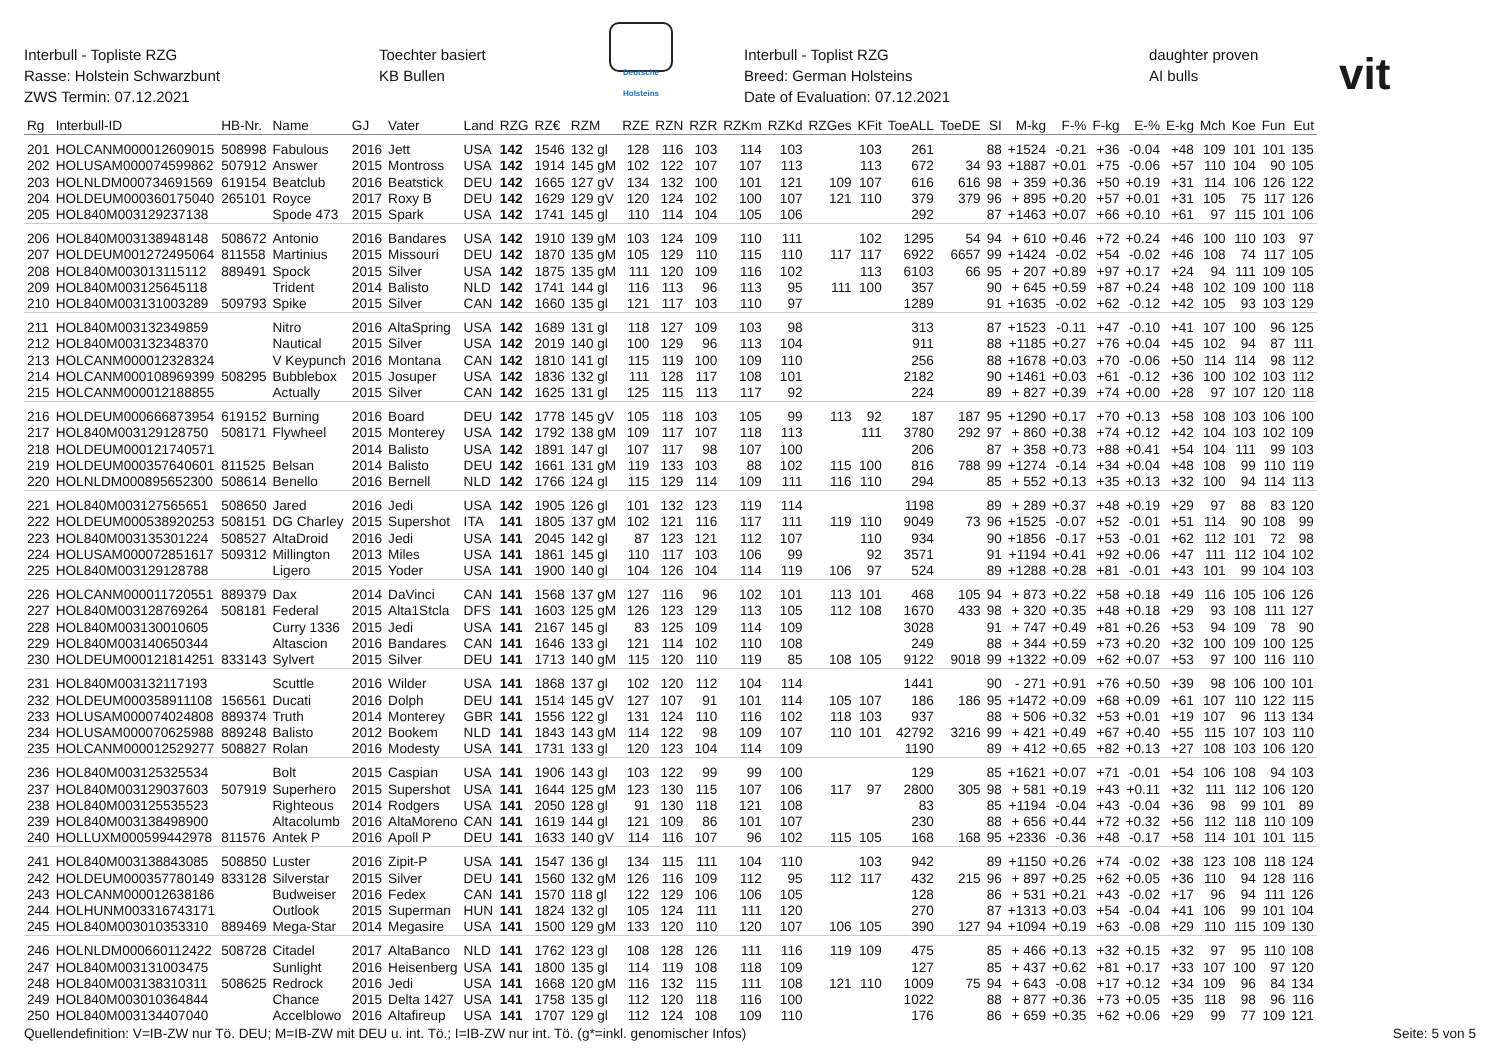Interbull - Topliste RZG
Rasse: Holstein Schwarzbunt
ZWS Termin: 07.12.2021
Toechter basiert
KB Bullen
Deutsche Holsteins
Interbull - Toplist RZG
Breed: German Holsteins
Date of Evaluation: 07.12.2021
daughter proven
AI bulls
vit
| Rg | Interbull-ID | HB-Nr. | Name | GJ | Vater | Land | RZG | RZ€ | RZM | RZE | RZN | RZR | RZKm | RZKd | RZGes | KFit | ToeALL | ToeDE | SI | M-kg | F-% | F-kg | E-% | E-kg | Mch | Koe | Fun | Eut |
| --- | --- | --- | --- | --- | --- | --- | --- | --- | --- | --- | --- | --- | --- | --- | --- | --- | --- | --- | --- | --- | --- | --- | --- | --- | --- | --- | --- | --- |
| 201 | HOLCANM000012609015 | 508998 | Fabulous | 2016 | Jett | USA | 142 | 1546 | 132 gl | 128 | 116 | 103 | 114 | 103 | | 103 | 261 | | 88 | +1524 | -0.21 | +36 | -0.04 | +48 | 109 | 101 | 101 | 135 |
| 202 | HOLUSAM000074599862 | 507912 | Answer | 2015 | Montross | USA | 142 | 1914 | 145 gM | 102 | 122 | 107 | 107 | 113 | | 113 | 672 | 34 | 93 | +1887 | +0.01 | +75 | -0.06 | +57 | 110 | 104 | 90 | 105 |
| 203 | HOLNLDM000734691569 | 619154 | Beatclub | 2016 | Beatstick | DEU | 142 | 1665 | 127 gV | 134 | 132 | 100 | 101 | 121 | 109 | 107 | 616 | 616 | 98 | + 359 | +0.36 | +50 | +0.19 | +31 | 114 | 106 | 126 | 122 |
| 204 | HOLDEUM000360175040 | 265101 | Royce | 2017 | Roxy B | DEU | 142 | 1629 | 129 gV | 120 | 124 | 102 | 100 | 107 | 121 | 110 | 379 | 379 | 96 | + 895 | +0.20 | +57 | +0.01 | +31 | 105 | 75 | 117 | 126 |
| 205 | HOL840M003129237138 | | Spode 473 | 2015 | Spark | USA | 142 | 1741 | 145 gl | 110 | 114 | 104 | 105 | 106 | | | 292 | | 87 | +1463 | +0.07 | +66 | +0.10 | +61 | 97 | 115 | 101 | 106 |
| 206 | HOL840M003138948148 | 508672 | Antonio | 2016 | Bandares | USA | 142 | 1910 | 139 gM | 103 | 124 | 109 | 110 | 111 | | 102 | 1295 | 54 | 94 | + 610 | +0.46 | +72 | +0.24 | +46 | 100 | 110 | 103 | 97 |
| 207 | HOLDEUM001272495064 | 811558 | Martinius | 2015 | Missouri | DEU | 142 | 1870 | 135 gM | 105 | 129 | 110 | 115 | 110 | 117 | 117 | 6922 | 6657 | 99 | +1424 | -0.02 | +54 | -0.02 | +46 | 108 | 74 | 117 | 105 |
| 208 | HOL840M003013115112 | 889491 | Spock | 2015 | Silver | USA | 142 | 1875 | 135 gM | 111 | 120 | 109 | 116 | 102 | | 113 | 6103 | 66 | 95 | + 207 | +0.89 | +97 | +0.17 | +24 | 94 | 111 | 109 | 105 |
| 209 | HOL840M003125645118 | | Trident | 2014 | Balisto | NLD | 142 | 1741 | 144 gl | 116 | 113 | 96 | 113 | 95 | 111 | 100 | 357 | | 90 | + 645 | +0.59 | +87 | +0.24 | +48 | 102 | 109 | 100 | 118 |
| 210 | HOL840M003131003289 | 509793 | Spike | 2015 | Silver | CAN | 142 | 1660 | 135 gl | 121 | 117 | 103 | 110 | 97 | | | 1289 | | 91 | +1635 | -0.02 | +62 | -0.12 | +42 | 105 | 93 | 103 | 129 |
| 211 | HOL840M003132349859 | | Nitro | 2016 | AltaSpring | USA | 142 | 1689 | 131 gl | 118 | 127 | 109 | 103 | 98 | | | 313 | | 87 | +1523 | -0.11 | +47 | -0.10 | +41 | 107 | 100 | 96 | 125 |
| 212 | HOL840M003132348370 | | Nautical | 2015 | Silver | USA | 142 | 2019 | 140 gl | 100 | 129 | 96 | 113 | 104 | | | 911 | | 88 | +1185 | +0.27 | +76 | +0.04 | +45 | 102 | 94 | 87 | 111 |
| 213 | HOLCANM000012328324 | | V Keypunch | 2016 | Montana | CAN | 142 | 1810 | 141 gl | 115 | 119 | 100 | 109 | 110 | | | 256 | | 88 | +1678 | +0.03 | +70 | -0.06 | +50 | 114 | 114 | 98 | 112 |
| 214 | HOLCANM000108969399 | 508295 | Bubblebox | 2015 | Josuper | USA | 142 | 1836 | 132 gl | 111 | 128 | 117 | 108 | 101 | | | 2182 | | 90 | +1461 | +0.03 | +61 | -0.12 | +36 | 100 | 102 | 103 | 112 |
| 215 | HOLCANM000012188855 | | Actually | 2015 | Silver | CAN | 142 | 1625 | 131 gl | 125 | 115 | 113 | 117 | 92 | | | 224 | | 89 | + 827 | +0.39 | +74 | +0.00 | +28 | 97 | 107 | 120 | 118 |
| 216 | HOLDEUM000666873954 | 619152 | Burning | 2016 | Board | DEU | 142 | 1778 | 145 gV | 105 | 118 | 103 | 105 | 99 | 113 | 92 | 187 | 187 | 95 | +1290 | +0.17 | +70 | +0.13 | +58 | 108 | 103 | 106 | 100 |
| 217 | HOL840M003129128750 | 508171 | Flywheel | 2015 | Monterey | USA | 142 | 1792 | 138 gM | 109 | 117 | 107 | 118 | 113 | | 111 | 3780 | 292 | 97 | + 860 | +0.38 | +74 | +0.12 | +42 | 104 | 103 | 102 | 109 |
| 218 | HOLDEUM000121740571 | | | 2014 | Balisto | USA | 142 | 1891 | 147 gl | 107 | 117 | 98 | 107 | 100 | | | 206 | | 87 | + 358 | +0.73 | +88 | +0.41 | +54 | 104 | 111 | 99 | 103 |
| 219 | HOLDEUM000357640601 | 811525 | Belsan | 2014 | Balisto | DEU | 142 | 1661 | 131 gM | 119 | 133 | 103 | 88 | 102 | 115 | 100 | 816 | 788 | 99 | +1274 | -0.14 | +34 | +0.04 | +48 | 108 | 99 | 110 | 119 |
| 220 | HOLNLDM000895652300 | 508614 | Benello | 2016 | Bernell | NLD | 142 | 1766 | 124 gl | 115 | 129 | 114 | 109 | 111 | 116 | 110 | 294 | | 85 | + 552 | +0.13 | +35 | +0.13 | +32 | 100 | 94 | 114 | 113 |
| 221 | HOL840M003127565651 | 508650 | Jared | 2016 | Jedi | USA | 142 | 1905 | 126 gl | 101 | 132 | 123 | 119 | 114 | | | 1198 | | 89 | + 289 | +0.37 | +48 | +0.19 | +29 | 97 | 88 | 83 | 120 |
| 222 | HOLDEUM000538920253 | 508151 | DG Charley | 2015 | Supershot | ITA | 141 | 1805 | 137 gM | 102 | 121 | 116 | 117 | 111 | 119 | 110 | 9049 | 73 | 96 | +1525 | -0.07 | +52 | -0.01 | +51 | 114 | 90 | 108 | 99 |
| 223 | HOL840M003135301224 | 508527 | AltaDroid | 2016 | Jedi | USA | 141 | 2045 | 142 gl | 87 | 123 | 121 | 112 | 107 | | 110 | 934 | | 90 | +1856 | -0.17 | +53 | -0.01 | +62 | 112 | 101 | 72 | 98 |
| 224 | HOLUSAM000072851617 | 509312 | Millington | 2013 | Miles | USA | 141 | 1861 | 145 gl | 110 | 117 | 103 | 106 | 99 | | 92 | 3571 | | 91 | +1194 | +0.41 | +92 | +0.06 | +47 | 111 | 112 | 104 | 102 |
| 225 | HOL840M003129128788 | | Ligero | 2015 | Yoder | USA | 141 | 1900 | 140 gl | 104 | 126 | 104 | 114 | 119 | 106 | 97 | 524 | | 89 | +1288 | +0.28 | +81 | -0.01 | +43 | 101 | 99 | 104 | 103 |
| 226 | HOLCANM000011720551 | 889379 | Dax | 2014 | DaVinci | CAN | 141 | 1568 | 137 gM | 127 | 116 | 96 | 102 | 101 | 113 | 101 | 468 | 105 | 94 | + 873 | +0.22 | +58 | +0.18 | +49 | 116 | 105 | 106 | 126 |
| 227 | HOL840M003128769264 | 508181 | Federal | 2015 | Alta1Stcla | DFS | 141 | 1603 | 125 gM | 126 | 123 | 129 | 113 | 105 | 112 | 108 | 1670 | 433 | 98 | + 320 | +0.35 | +48 | +0.18 | +29 | 93 | 108 | 111 | 127 |
| 228 | HOL840M003130010605 | | Curry 1336 | 2015 | Jedi | USA | 141 | 2167 | 145 gl | 83 | 125 | 109 | 114 | 109 | | | 3028 | | 91 | + 747 | +0.49 | +81 | +0.26 | +53 | 94 | 109 | 78 | 90 |
| 229 | HOL840M003140650344 | | Altascion | 2016 | Bandares | CAN | 141 | 1646 | 133 gl | 121 | 114 | 102 | 110 | 108 | | | 249 | | 88 | + 344 | +0.59 | +73 | +0.20 | +32 | 100 | 109 | 100 | 125 |
| 230 | HOLDEUM000121814251 | 833143 | Sylvert | 2015 | Silver | DEU | 141 | 1713 | 140 gM | 115 | 120 | 110 | 119 | 85 | 108 | 105 | 9122 | 9018 | 99 | +1322 | +0.09 | +62 | +0.07 | +53 | 97 | 100 | 116 | 110 |
| 231 | HOL840M003132117193 | | Scuttle | 2016 | Wilder | USA | 141 | 1868 | 137 gl | 102 | 120 | 112 | 104 | 114 | | | 1441 | | 90 | - 271 | +0.91 | +76 | +0.50 | +39 | 98 | 106 | 100 | 101 |
| 232 | HOLDEUM000358911108 | 156561 | Ducati | 2016 | Dolph | DEU | 141 | 1514 | 145 gV | 127 | 107 | 91 | 101 | 114 | 105 | 107 | 186 | 186 | 95 | +1472 | +0.09 | +68 | +0.09 | +61 | 107 | 110 | 122 | 115 |
| 233 | HOLUSAM000074024808 | 889374 | Truth | 2014 | Monterey | GBR | 141 | 1556 | 122 gl | 131 | 124 | 110 | 116 | 102 | 118 | 103 | 937 | | 88 | + 506 | +0.32 | +53 | +0.01 | +19 | 107 | 96 | 113 | 134 |
| 234 | HOLUSAM000070625988 | 889248 | Balisto | 2012 | Bookem | NLD | 141 | 1843 | 143 gM | 114 | 122 | 98 | 109 | 107 | 110 | 101 | 42792 | 3216 | 99 | + 421 | +0.49 | +67 | +0.40 | +55 | 115 | 107 | 103 | 110 |
| 235 | HOLCANM000012529277 | 508827 | Rolan | 2016 | Modesty | USA | 141 | 1731 | 133 gl | 120 | 123 | 104 | 114 | 109 | | | 1190 | | 89 | + 412 | +0.65 | +82 | +0.13 | +27 | 108 | 103 | 106 | 120 |
| 236 | HOL840M003125325534 | | Bolt | 2015 | Caspian | USA | 141 | 1906 | 143 gl | 103 | 122 | 99 | 99 | 100 | | | 129 | | 85 | +1621 | +0.07 | +71 | -0.01 | +54 | 106 | 108 | 94 | 103 |
| 237 | HOL840M003129037603 | 507919 | Superhero | 2015 | Supershot | USA | 141 | 1644 | 125 gM | 123 | 130 | 115 | 107 | 106 | 117 | 97 | 2800 | 305 | 98 | + 581 | +0.19 | +43 | +0.11 | +32 | 111 | 112 | 106 | 120 |
| 238 | HOL840M003125535523 | | Righteous | 2014 | Rodgers | USA | 141 | 2050 | 128 gl | 91 | 130 | 118 | 121 | 108 | | | 83 | | 85 | +1194 | -0.04 | +43 | -0.04 | +36 | 98 | 99 | 101 | 89 |
| 239 | HOL840M003138498900 | | Altacolumb | 2016 | AltaMoreno | CAN | 141 | 1619 | 144 gl | 121 | 109 | 86 | 101 | 107 | | | 230 | | 88 | + 656 | +0.44 | +72 | +0.32 | +56 | 112 | 118 | 110 | 109 |
| 240 | HOLLUXM000599442978 | 811576 | Antek P | 2016 | Apoll P | DEU | 141 | 1633 | 140 gV | 114 | 116 | 107 | 96 | 102 | 115 | 105 | 168 | 168 | 95 | +2336 | -0.36 | +48 | -0.17 | +58 | 114 | 101 | 101 | 115 |
| 241 | HOL840M003138843085 | 508850 | Luster | 2016 | Zipit-P | USA | 141 | 1547 | 136 gl | 134 | 115 | 111 | 104 | 110 | | 103 | 942 | | 89 | +1150 | +0.26 | +74 | -0.02 | +38 | 123 | 108 | 118 | 124 |
| 242 | HOLDEUM000357780149 | 833128 | Silverstar | 2015 | Silver | DEU | 141 | 1560 | 132 gM | 126 | 116 | 109 | 112 | 95 | 112 | 117 | 432 | 215 | 96 | + 897 | +0.25 | +62 | +0.05 | +36 | 110 | 94 | 128 | 116 |
| 243 | HOLCANM000012638186 | | Budweiser | 2016 | Fedex | CAN | 141 | 1570 | 118 gl | 122 | 129 | 106 | 106 | 105 | | | 128 | | 86 | + 531 | +0.21 | +43 | -0.02 | +17 | 96 | 94 | 111 | 126 |
| 244 | HOLHUNM003316743171 | | Outlook | 2015 | Superman | HUN | 141 | 1824 | 132 gl | 105 | 124 | 111 | 111 | 120 | | | 270 | | 87 | +1313 | +0.03 | +54 | -0.04 | +41 | 106 | 99 | 101 | 104 |
| 245 | HOL840M003010353310 | 889469 | Mega-Star | 2014 | Megasire | USA | 141 | 1500 | 129 gM | 133 | 120 | 110 | 120 | 107 | 106 | 105 | 390 | 127 | 94 | +1094 | +0.19 | +63 | -0.08 | +29 | 110 | 115 | 109 | 130 |
| 246 | HOLNLDM000660112422 | 508728 | Citadel | 2017 | AltaBanco | NLD | 141 | 1762 | 123 gl | 108 | 128 | 126 | 111 | 116 | 119 | 109 | 475 | | 85 | + 466 | +0.13 | +32 | +0.15 | +32 | 97 | 95 | 110 | 108 |
| 247 | HOL840M003131003475 | | Sunlight | 2016 | Heisenberg | USA | 141 | 1800 | 135 gl | 114 | 119 | 108 | 118 | 109 | | | 127 | | 85 | + 437 | +0.62 | +81 | +0.17 | +33 | 107 | 100 | 97 | 120 |
| 248 | HOL840M003138310311 | 508625 | Redrock | 2016 | Jedi | USA | 141 | 1668 | 120 gM | 116 | 132 | 115 | 111 | 108 | 121 | 110 | 1009 | 75 | 94 | + 643 | -0.08 | +17 | +0.12 | +34 | 109 | 96 | 84 | 134 |
| 249 | HOL840M003010364844 | | Chance | 2015 | Delta 1427 | USA | 141 | 1758 | 135 gl | 112 | 120 | 118 | 116 | 100 | | | 1022 | | 88 | + 877 | +0.36 | +73 | +0.05 | +35 | 118 | 98 | 96 | 116 |
| 250 | HOL840M003134407040 | | Accelblowo | 2016 | Altafireup | USA | 141 | 1707 | 129 gl | 112 | 124 | 108 | 109 | 110 | | | 176 | | 86 | + 659 | +0.35 | +62 | +0.06 | +29 | 99 | 77 | 109 | 121 |
Quellendefinition: V=IB-ZW nur Tö. DEU; M=IB-ZW mit DEU u. int. Tö.; I=IB-ZW nur int. Tö. (g*=inkl. genomischer Infos) Seite: 5 von 5